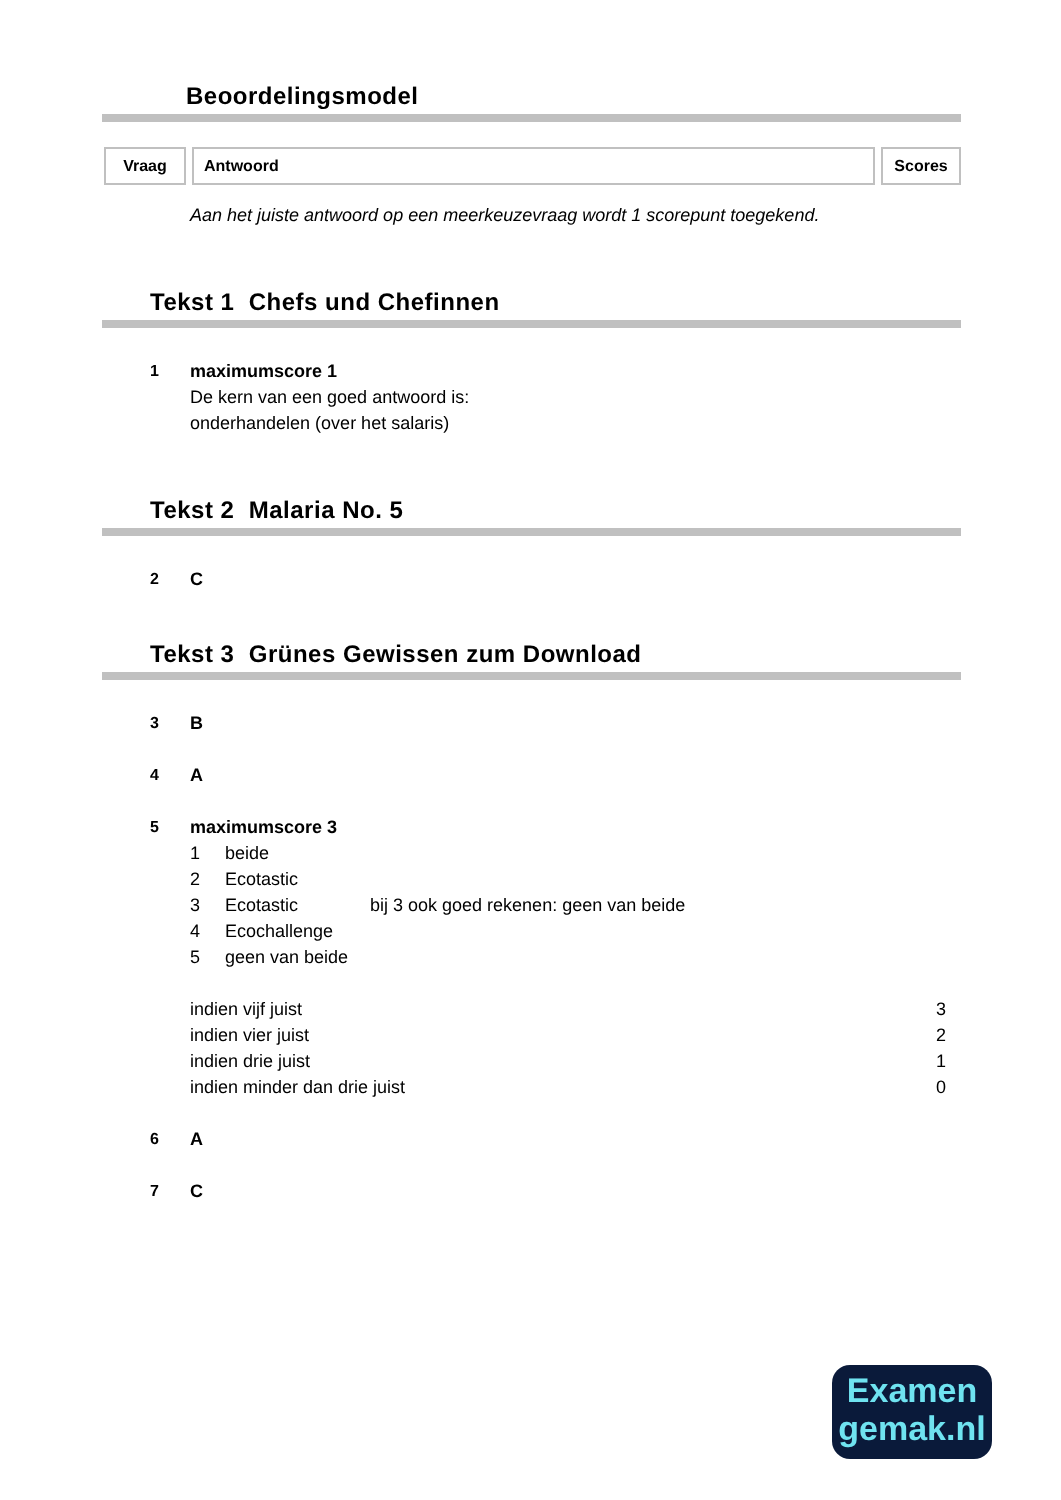Beoordelingsmodel
Vraag Antwoord Scores
Aan het juiste antwoord op een meerkeuzevraag wordt 1 scorepunt toegekend.
Tekst 1 Chefs und Chefinnen
1 maximumscore 1
De kern van een goed antwoord is:
onderhandelen (over het salaris)
Tekst 2 Malaria No. 5
2 C
Tekst 3 Grünes Gewissen zum Download
3 B
4 A
5 maximumscore 3
| 1 | beide | |
| 2 | Ecotastic | |
| 3 | Ecotastic | bij 3 ook goed rekenen: geen van beide |
| 4 | Ecochallenge | |
| 5 | geen van beide | |
| indien vijf juist | 3 |
| indien vier juist | 2 |
| indien drie juist | 1 |
| indien minder dan drie juist | 0 |
6 A
7 C
Examen
gemak.nl